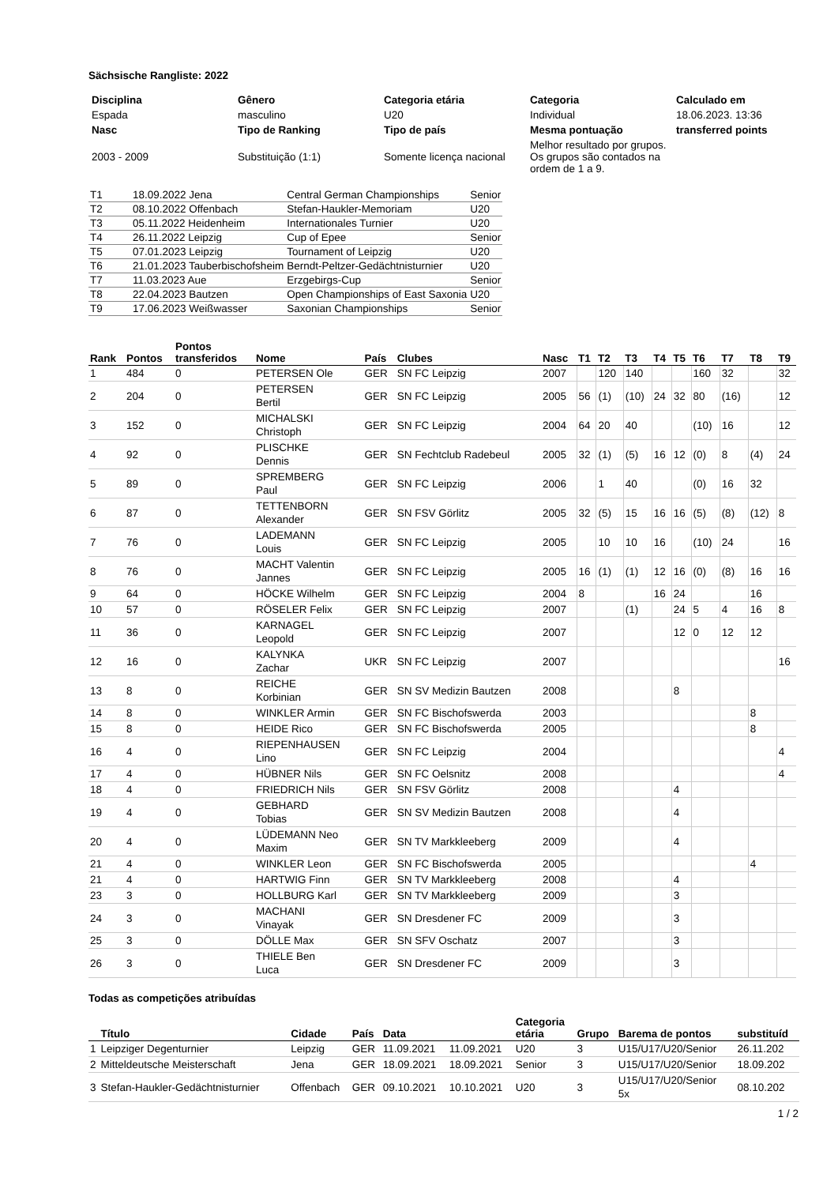Sächsische Rangliste: 2022
| Disciplina | Gênero | Categoria etária | Categoria | Calculado em |
| --- | --- | --- | --- | --- |
| Espada | masculino | U20 | Individual | 18.06.2023. 13:36 |
| Nasc | Tipo de Ranking | Tipo de país | Mesma pontuação | transferred points |
| 2003 - 2009 | Substituição (1:1) | Somente licença nacional | Melhor resultado por grupos. Os grupos são contados na ordem de 1 a 9. | |
| T1 | 18.09.2022 Jena | Central German Championships | Senior |
| T2 | 08.10.2022 Offenbach | Stefan-Haukler-Memoriam | U20 |
| T3 | 05.11.2022 Heidenheim | Internationales Turnier | U20 |
| T4 | 26.11.2022 Leipzig | Cup of Epee | Senior |
| T5 | 07.01.2023 Leipzig | Tournament of Leipzig | U20 |
| T6 | 21.01.2023 Tauberbischofsheim | Berndt-Peltzer-Gedächtnisturnier | U20 |
| T7 | 11.03.2023 Aue | Erzgebirgs-Cup | Senior |
| T8 | 22.04.2023 Bautzen | Open Championships of East Saxonia | U20 |
| T9 | 17.06.2023 Weißwasser | Saxonian Championships | Senior |
| Rank | Pontos | Pontos transferidos | Nome | País | Clubes | Nasc | T1 | T2 | T3 | T4 | T5 | T6 | T7 | T8 | T9 |
| --- | --- | --- | --- | --- | --- | --- | --- | --- | --- | --- | --- | --- | --- | --- | --- |
| 1 | 484 | 0 | PETERSEN Ole | GER | SN FC Leipzig | 2007 | | 120 | 140 | | | 160 | 32 | | 32 |
| 2 | 204 | 0 | PETERSEN Bertil | GER | SN FC Leipzig | 2005 | 56 | (1) | (10) | 24 | 32 | 80 | (16) | | 12 |
| 3 | 152 | 0 | MICHALSKI Christoph | GER | SN FC Leipzig | 2004 | 64 | 20 | 40 | | | (10) | 16 | | 12 |
| 4 | 92 | 0 | PLISCHKE Dennis | GER | SN Fechtclub Radebeul | 2005 | 32 | (1) | (5) | 16 | 12 | (0) | 8 | (4) | 24 |
| 5 | 89 | 0 | SPREMBERG Paul | GER | SN FC Leipzig | 2006 | | 1 | 40 | | | (0) | 16 | 32 | |
| 6 | 87 | 0 | TETTENBORN Alexander | GER | SN FSV Görlitz | 2005 | 32 | (5) | 15 | 16 | 16 | (5) | (8) | (12) | 8 |
| 7 | 76 | 0 | LADEMANN Louis | GER | SN FC Leipzig | 2005 | | 10 | 10 | 16 | | (10) | 24 | | 16 |
| 8 | 76 | 0 | MACHT Valentin Jannes | GER | SN FC Leipzig | 2005 | 16 | (1) | (1) | 12 | 16 | (0) | (8) | 16 | 16 |
| 9 | 64 | 0 | HÖCKE Wilhelm | GER | SN FC Leipzig | 2004 | 8 | | | 16 | 24 | | | 16 | |
| 10 | 57 | 0 | RÖSELER Felix | GER | SN FC Leipzig | 2007 | | | (1) | | 24 | 5 | 4 | 16 | 8 |
| 11 | 36 | 0 | KARNAGEL Leopold | GER | SN FC Leipzig | 2007 | | | | | 12 | 0 | 12 | 12 | |
| 12 | 16 | 0 | KALYNKA Zachar | UKR | SN FC Leipzig | 2007 | | | | | | | | | 16 |
| 13 | 8 | 0 | REICHE Korbinian | GER | SN SV Medizin Bautzen | 2008 | | | | | 8 | | | | |
| 14 | 8 | 0 | WINKLER Armin | GER | SN FC Bischofswerda | 2003 | | | | | | | | 8 | |
| 15 | 8 | 0 | HEIDE Rico | GER | SN FC Bischofswerda | 2005 | | | | | | | | 8 | |
| 16 | 4 | 0 | RIEPENHAUSEN Lino | GER | SN FC Leipzig | 2004 | | | | | | | | | 4 |
| 17 | 4 | 0 | HÜBNER Nils | GER | SN FC Oelsnitz | 2008 | | | | | | | | | 4 |
| 18 | 4 | 0 | FRIEDRICH Nils | GER | SN FSV Görlitz | 2008 | | | | | 4 | | | | |
| 19 | 4 | 0 | GEBHARD Tobias | GER | SN SV Medizin Bautzen | 2008 | | | | | 4 | | | | |
| 20 | 4 | 0 | LÜDEMANN Neo Maxim | GER | SN TV Markkleeberg | 2009 | | | | | 4 | | | | |
| 21 | 4 | 0 | WINKLER Leon | GER | SN FC Bischofswerda | 2005 | | | | | | | | 4 | |
| 21 | 4 | 0 | HARTWIG Finn | GER | SN TV Markkleeberg | 2008 | | | | | 4 | | | | |
| 23 | 3 | 0 | HOLLBURG Karl | GER | SN TV Markkleeberg | 2009 | | | | | 3 | | | | |
| 24 | 3 | 0 | MACHANI Vinayak | GER | SN Dresdener FC | 2009 | | | | | 3 | | | | |
| 25 | 3 | 0 | DÖLLE Max | GER | SN SFV Oschatz | 2007 | | | | | 3 | | | | |
| 26 | 3 | 0 | THIELE Ben Luca | GER | SN Dresdener FC | 2009 | | | | | 3 | | | | |
Todas as competições atribuídas
| | Título | Cidade | País | Data | | Categoria etária | Grupo | Barema de pontos | substituíd |
| --- | --- | --- | --- | --- | --- | --- | --- | --- | --- |
| 1 | Leipziger Degenturnier | Leipzig | GER | 11.09.2021 | 11.09.2021 | U20 | 3 | U15/U17/U20/Senior | 26.11.202 |
| 2 | Mitteldeutsche Meisterschaft | Jena | GER | 18.09.2021 | 18.09.2021 | Senior | 3 | U15/U17/U20/Senior | 18.09.202 |
| 3 | Stefan-Haukler-Gedächtnisturnier | Offenbach | GER | 09.10.2021 | 10.10.2021 | U20 | 3 | U15/U17/U20/Senior 5x | 08.10.202 |
1 / 2